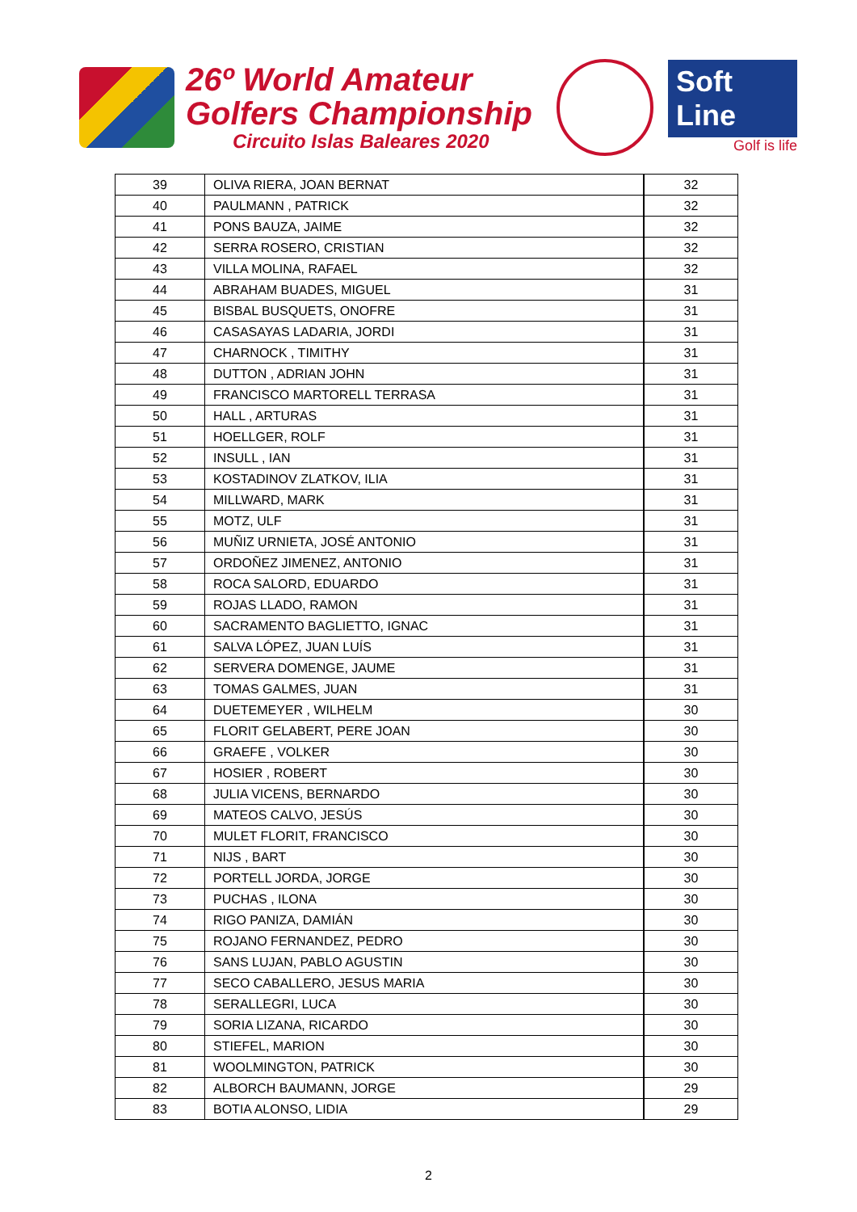26º World Amateur
Golfers Championship
Circuito Islas Baleares 2020
Soft Line
Golf is life
| 39 | OLIVA RIERA, JOAN BERNAT | 32 |
| 40 | PAULMANN , PATRICK | 32 |
| 41 | PONS BAUZA, JAIME | 32 |
| 42 | SERRA ROSERO, CRISTIAN | 32 |
| 43 | VILLA MOLINA, RAFAEL | 32 |
| 44 | ABRAHAM BUADES, MIGUEL | 31 |
| 45 | BISBAL BUSQUETS, ONOFRE | 31 |
| 46 | CASASAYAS LADARIA, JORDI | 31 |
| 47 | CHARNOCK , TIMITHY | 31 |
| 48 | DUTTON , ADRIAN JOHN | 31 |
| 49 | FRANCISCO MARTORELL TERRASA | 31 |
| 50 | HALL , ARTURAS | 31 |
| 51 | HOELLGER, ROLF | 31 |
| 52 | INSULL , IAN | 31 |
| 53 | KOSTADINOV ZLATKOV, ILIA | 31 |
| 54 | MILLWARD, MARK | 31 |
| 55 | MOTZ, ULF | 31 |
| 56 | MUÑIZ URNIETA, JOSÉ ANTONIO | 31 |
| 57 | ORDOÑEZ JIMENEZ, ANTONIO | 31 |
| 58 | ROCA SALORD, EDUARDO | 31 |
| 59 | ROJAS LLADO, RAMON | 31 |
| 60 | SACRAMENTO BAGLIETTO, IGNAC | 31 |
| 61 | SALVA LÓPEZ, JUAN LUÍS | 31 |
| 62 | SERVERA DOMENGE, JAUME | 31 |
| 63 | TOMAS GALMES, JUAN | 31 |
| 64 | DUETEMEYER , WILHELM | 30 |
| 65 | FLORIT GELABERT, PERE JOAN | 30 |
| 66 | GRAEFE , VOLKER | 30 |
| 67 | HOSIER , ROBERT | 30 |
| 68 | JULIA VICENS, BERNARDO | 30 |
| 69 | MATEOS CALVO, JESÚS | 30 |
| 70 | MULET FLORIT, FRANCISCO | 30 |
| 71 | NIJS , BART | 30 |
| 72 | PORTELL JORDA, JORGE | 30 |
| 73 | PUCHAS , ILONA | 30 |
| 74 | RIGO PANIZA, DAMIÁN | 30 |
| 75 | ROJANO FERNANDEZ, PEDRO | 30 |
| 76 | SANS LUJAN, PABLO AGUSTIN | 30 |
| 77 | SECO CABALLERO, JESUS MARIA | 30 |
| 78 | SERALLEGRI, LUCA | 30 |
| 79 | SORIA LIZANA, RICARDO | 30 |
| 80 | STIEFEL, MARION | 30 |
| 81 | WOOLMINGTON, PATRICK | 30 |
| 82 | ALBORCH BAUMANN, JORGE | 29 |
| 83 | BOTIA ALONSO, LIDIA | 29 |
2